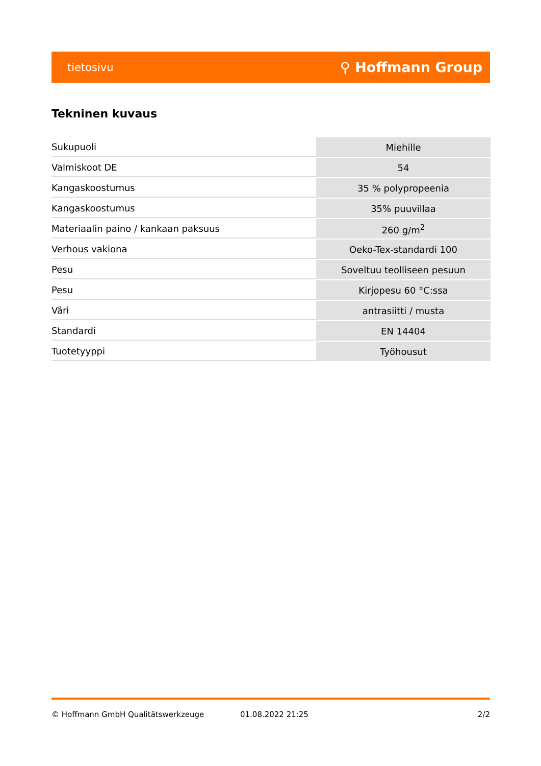tietosivu ⚲ Hoffmann Group
Tekninen kuvaus
| Sukupuoli | Miehille |
| Valmiskoot DE | 54 |
| Kangaskoostumus | 35 % polypropeenia |
| Kangaskoostumus | 35% puuvillaa |
| Materiaalin paino / kankaan paksuus | 260 g/m<sup>2</sup> |
| Verhous vakiona | Oeko-Tex-standardi 100 |
| Pesu | Soveltuu teolliseen pesuun |
| Pesu | Kirjopesu 60 °C:ssa |
| Väri | antrasiitti / musta |
| Standardi | EN 14404 |
| Tuotetyyppi | Työhousut |
© Hoffmann GmbH Qualitätswerkzeuge 01.08.2022 21:25 2/2